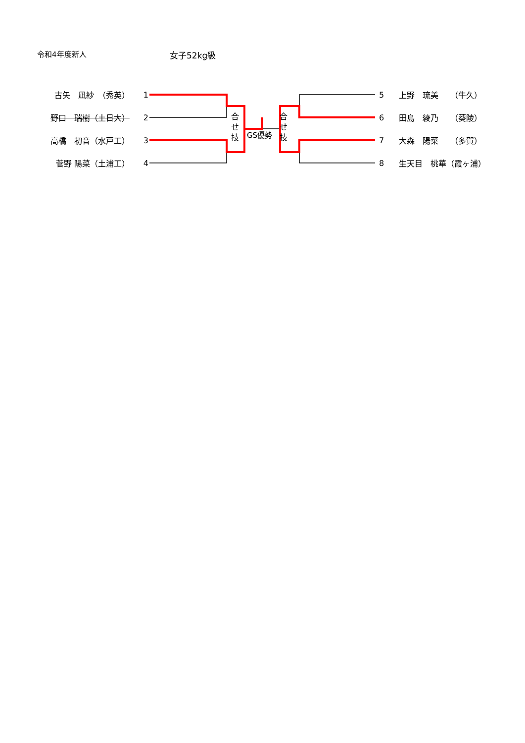令和4年度新人 女子52kg級
古矢　凪紗　（秀英） 1
野口　瑞樹（土日大） 2
高橋　初音（水戸工） 3
菅野 陽菜（土浦工） 4
合
せ
技
GS優勢
合
せ
技
5 上野　琉美　　（牛久）
6 田島　綾乃　　（葵陵）
7 大森　陽菜　　（多賀）
8 生天目　桃華（霞ヶ浦）